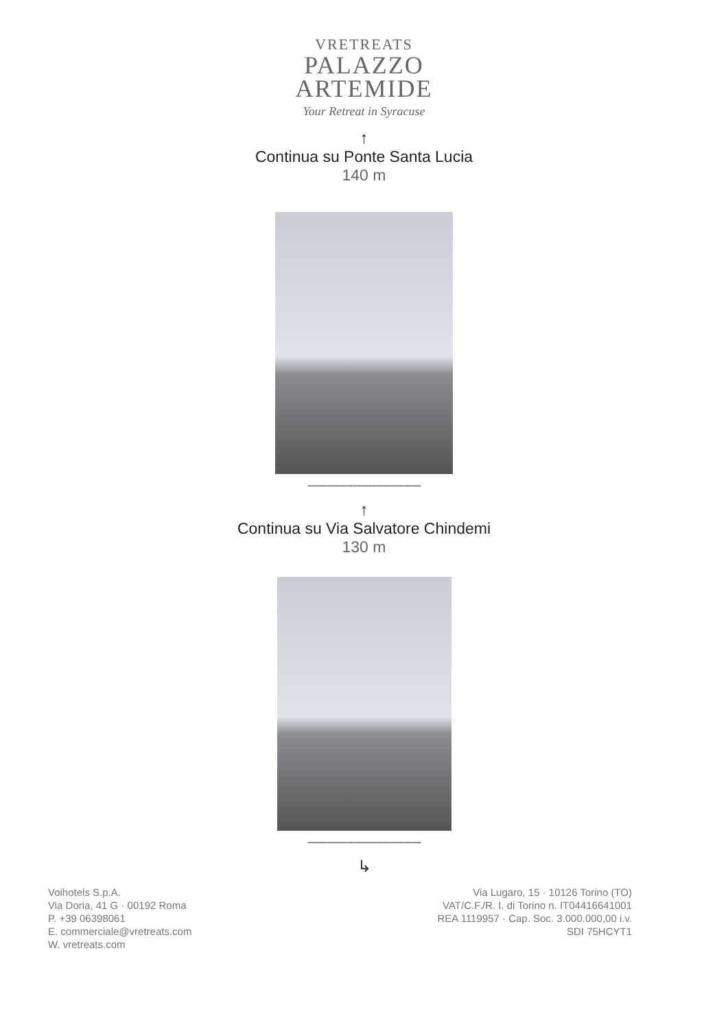VRETREATS
PALAZZO
ARTEMIDE
Your Retreat in Syracuse
↑
Continua su Ponte Santa Lucia
140 m
---------------------------------------------
↑
Continua su Via Salvatore Chindemi
130 m
---------------------------------------------
↳
Voihotels S.p.A.
Via Doria, 41 G · 00192 Roma
P. +39 06398061
E. commerciale@vretreats.com
W. vretreats.com
Via Lugaro, 15 · 10126 Torino (TO)
VAT/C.F./R. I. di Torino n. IT04416641001
REA 1119957 · Cap. Soc. 3.000.000,00 i.v.
SDI 75HCYT1